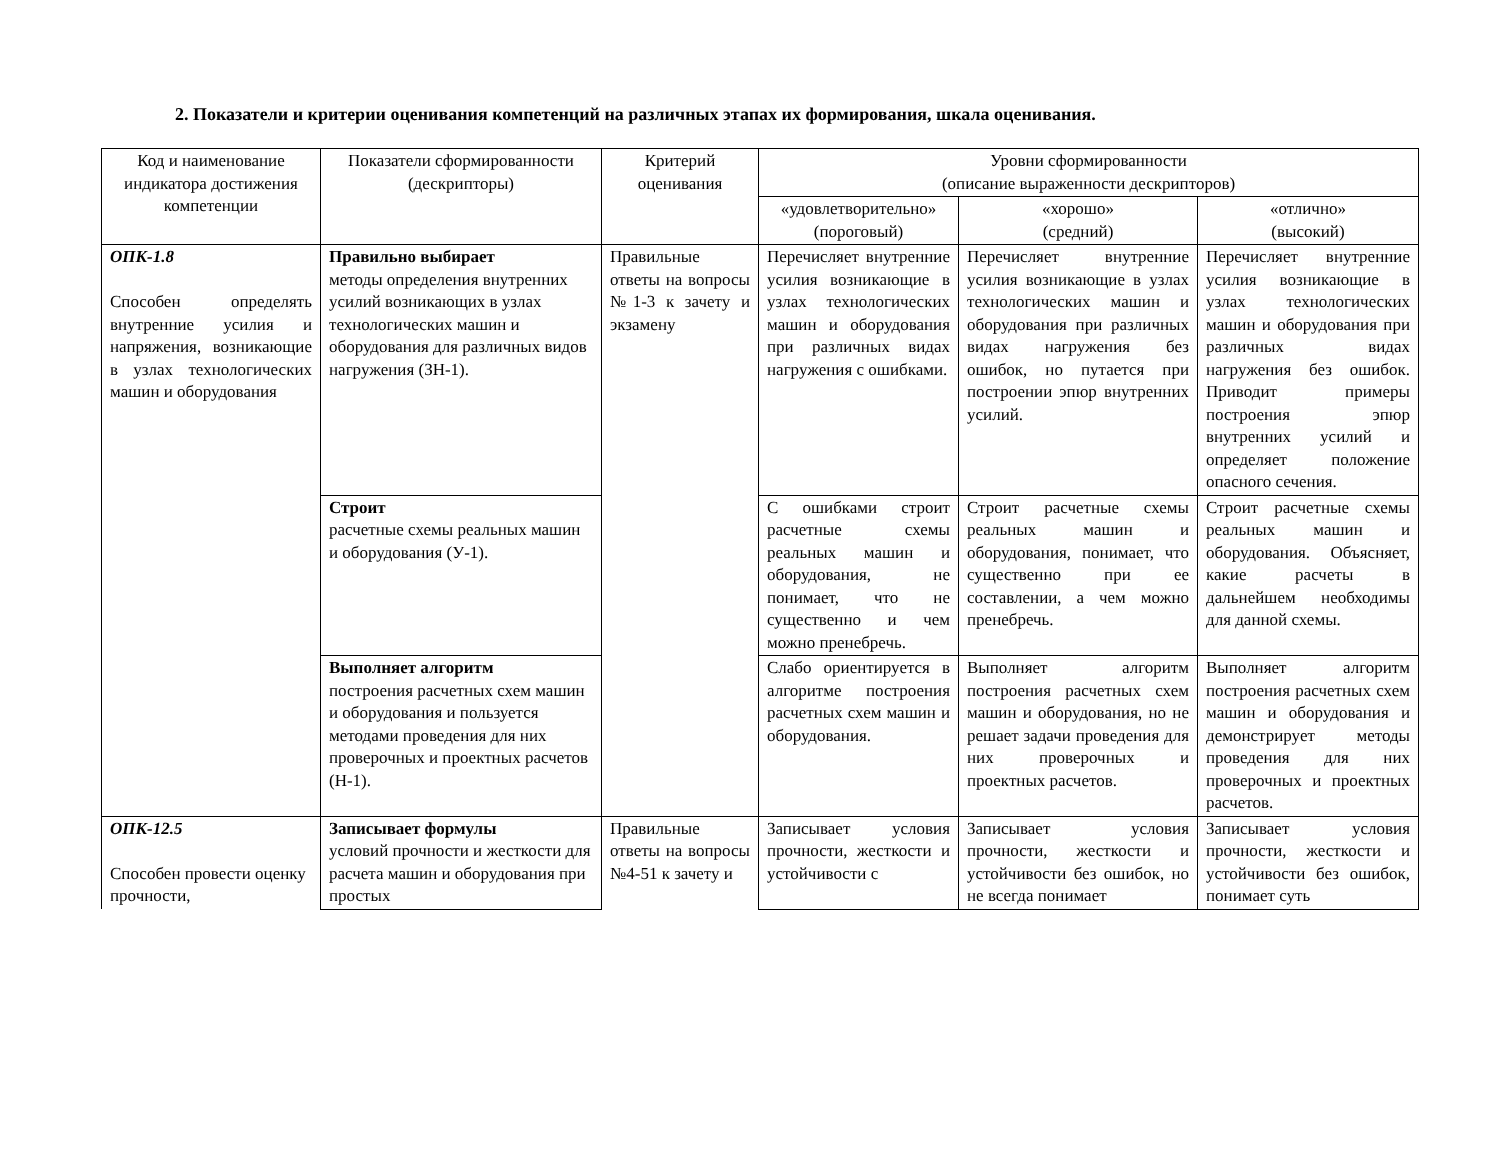2. Показатели и критерии оценивания компетенций на различных этапах их формирования, шкала оценивания.
| Код и наименование индикатора достижения компетенции | Показатели сформированности (дескрипторы) | Критерий оценивания | Уровни сформированности (описание выраженности дескрипторов) | | |
| --- | --- | --- | --- | --- | --- |
| | | | «удовлетворительно» (пороговый) | «хорошо» (средний) | «отлично» (высокий) |
| ОПК-1.8 Способен определять внутренние усилия и напряжения, возникающие в узлах технологических машин и оборудования | Правильно выбирает методы определения внутренних усилий возникающих в узлах технологических машин и оборудования для различных видов нагружения (ЗН-1). | Правильные ответы на вопросы №1-3 к зачету и экзамену | Перечисляет внутренние усилия возникающие в узлах технологических машин и оборудования при различных видах нагружения с ошибками. | Перечисляет внутренние усилия возникающие в узлах технологических машин и оборудования при различных видах нагружения без ошибок, но путается при построении эпюр внутренних усилий. | Перечисляет внутренние усилия возникающие в узлах технологических машин и оборудования при различных видах нагружения без ошибок. Приводит примеры построения эпюр внутренних усилий и определяет положение опасного сечения. |
| | Строит расчетные схемы реальных машин и оборудования (У-1). | | С ошибками строит расчетные схемы реальных машин и оборудования, не понимает, что не существенно и чем можно пренебречь. | Строит расчетные схемы реальных машин и оборудования, понимает, что существенно при ее составлении, а чем можно пренебречь. | Строит расчетные схемы реальных машин и оборудования. Объясняет, какие расчеты в дальнейшем необходимы для данной схемы. |
| | Выполняет алгоритм построения расчетных схем машин и оборудования и пользуется методами проведения для них проверочных и проектных расчетов (Н-1). | | Слабо ориентируется в алгоритме построения расчетных схем машин и оборудования. | Выполняет алгоритм построения расчетных схем машин и оборудования, но не решает задачи проведения для них проверочных и проектных расчетов. | Выполняет алгоритм построения расчетных схем машин и оборудования и демонстрирует методы проведения для них проверочных и проектных расчетов. |
| ОПК-12.5 Способен провести оценку прочности, | Записывает формулы условий прочности и жесткости для расчета машин и оборудования при простых | Правильные ответы на вопросы №4-51 к зачету и | Записывает условия прочности, жесткости и устойчивости с | Записывает условия прочности, жесткости и устойчивости без ошибок, но не всегда понимает | Записывает условия прочности, жесткости и устойчивости без ошибок, понимает суть |